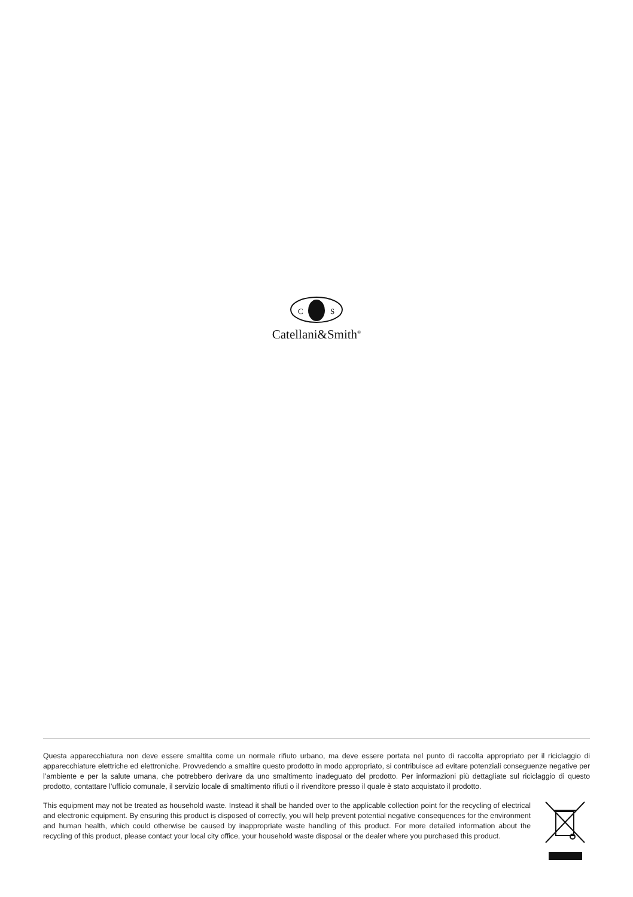C
S
Catellani&Smith<sup>®</sup>
Questa apparecchiatura non deve essere smaltita come un normale rifiuto urbano, ma deve essere portata nel punto di raccolta appropriato per il riciclaggio di apparecchiature elettriche ed elettroniche. Provvedendo a smaltire questo prodotto in modo appropriato, si contribuisce ad evitare potenziali conseguenze negative per l’ambiente e per la salute umana, che potrebbero derivare da uno smaltimento inadeguato del prodotto. Per informazioni più dettagliate sul riciclaggio di questo prodotto, contattare l’ufficio comunale, il servizio locale di smaltimento rifiuti o il rivenditore presso il quale è stato acquistato il prodotto.
This equipment may not be treated as household waste. Instead it shall be handed over to the applicable collection point for the recycling of electrical and electronic equipment. By ensuring this product is disposed of correctly, you will help prevent potential negative consequences for the environment and human health, which could otherwise be caused by inappropriate waste handling of this product. For more detailed information about the recycling of this product, please contact your local city office, your household waste disposal or the dealer where you purchased this product.